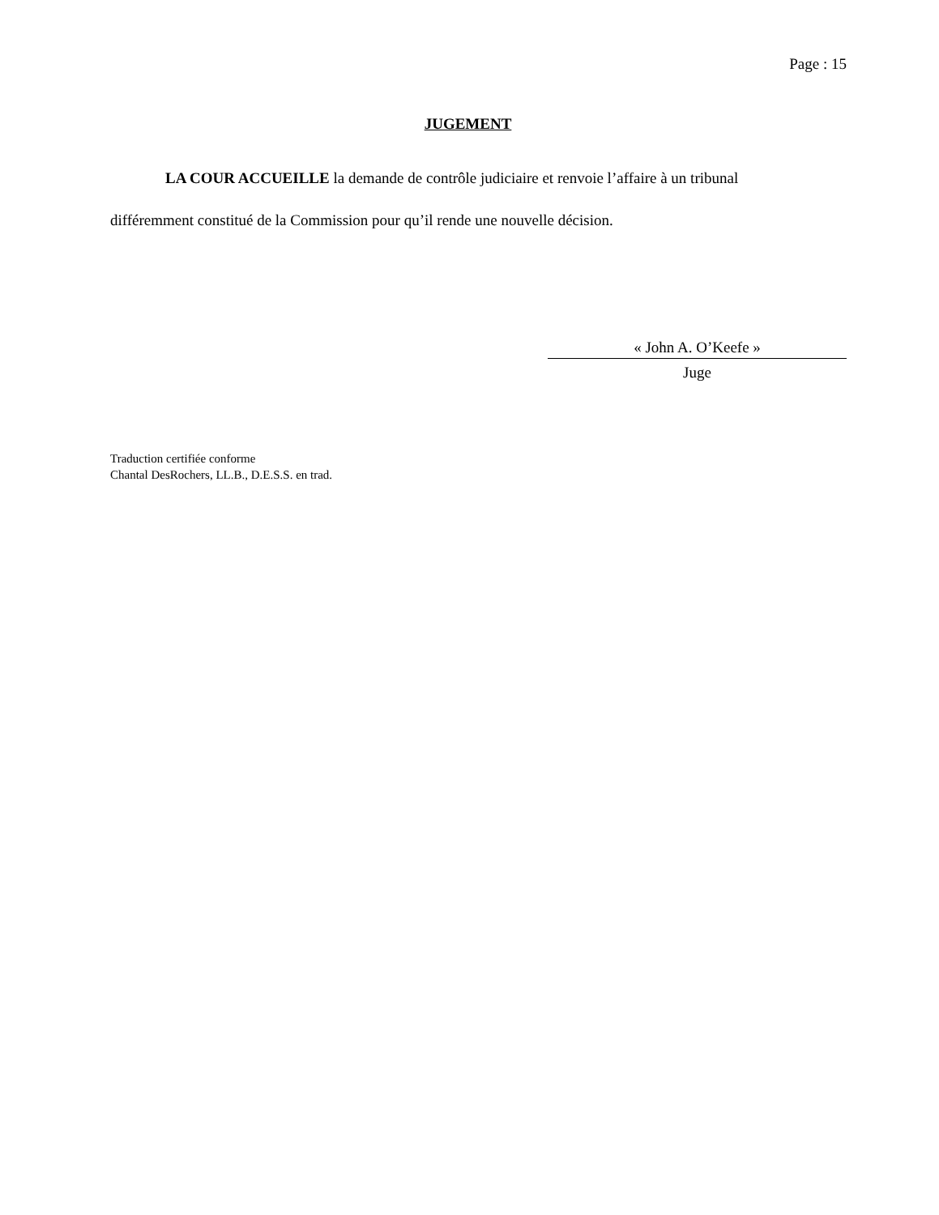Page : 15
JUGEMENT
LA COUR ACCUEILLE la demande de contrôle judiciaire et renvoie l’affaire à un tribunal différemment constitué de la Commission pour qu’il rende une nouvelle décision.
« John A. O’Keefe »
Juge
Traduction certifiée conforme
Chantal DesRochers, LL.B., D.E.S.S. en trad.